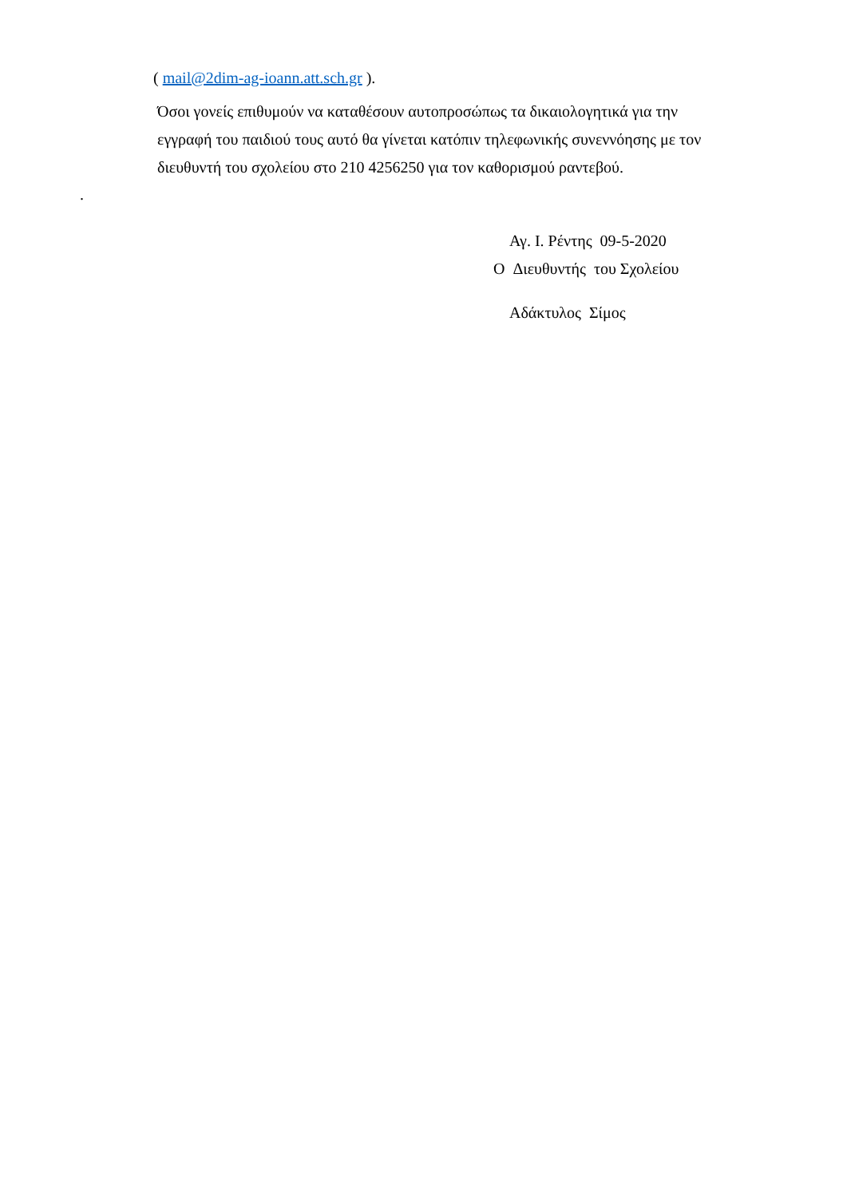( mail@2dim-ag-ioann.att.sch.gr ).
Όσοι γονείς επιθυμούν να καταθέσουν αυτοπροσώπως τα δικαιολογητικά για την
εγγραφή του παιδιού τους αυτό θα γίνεται κατόπιν τηλεφωνικής συνεννόησης με τον
διευθυντή του σχολείου στο 210 4256250 για τον καθορισμού ραντεβού.
.
Αγ. Ι. Ρέντης 09-5-2020
Ο Διευθυντής του Σχολείου
Αδάκτυλος Σίμος